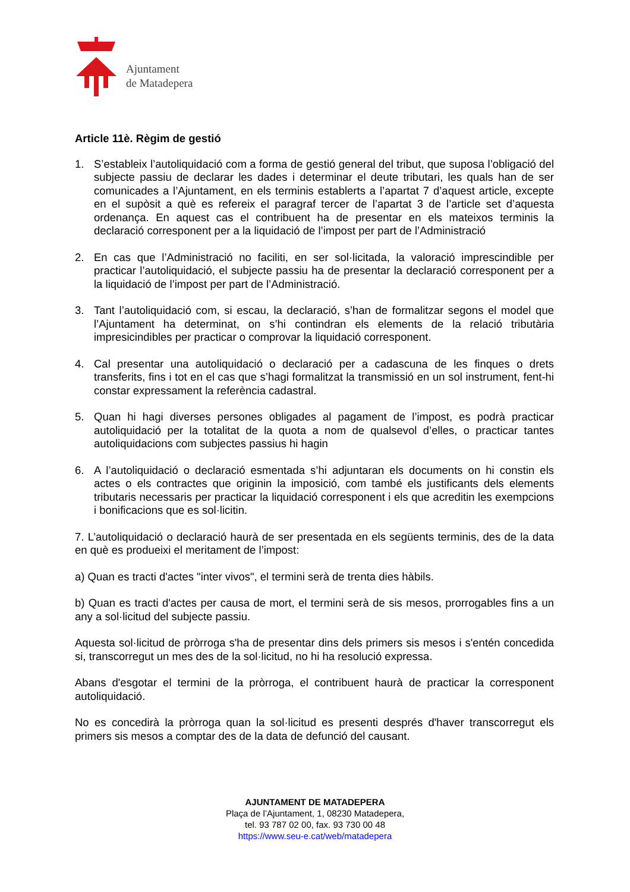Ajuntament
de Matadepera
Article 11è. Règim de gestió
1. S’estableix l’autoliquidació com a forma de gestió general del tribut, que suposa l’obligació del subjecte passiu de declarar les dades i determinar el deute tributari, les quals han de ser comunicades a l’Ajuntament, en els terminis establerts a l’apartat 7 d’aquest article, excepte en el supòsit a què es refereix el paragraf tercer de l’apartat 3 de l’article set d’aquesta ordenança. En aquest cas el contribuent ha de presentar en els mateixos terminis la declaració corresponent per a la liquidació de l’impost per part de l’Administració
2. En cas que l’Administració no faciliti, en ser sol·licitada, la valoració imprescindible per practicar l’autoliquidació, el subjecte passiu ha de presentar la declaració corresponent per a la liquidació de l’impost per part de l’Administració.
3. Tant l’autoliquidació com, si escau, la declaració, s’han de formalitzar segons el model que l’Ajuntament ha determinat, on s’hi contindran els elements de la relació tributària impresicindibles per practicar o comprovar la liquidació corresponent.
4. Cal presentar una autoliquidació o declaració per a cadascuna de les finques o drets transferits, fins i tot en el cas que s’hagi formalitzat la transmissió en un sol instrument, fent-hi constar expressament la referència cadastral.
5. Quan hi hagi diverses persones obligades al pagament de l’impost, es podrà practicar autoliquidació per la totalitat de la quota a nom de qualsevol d’elles, o practicar tantes autoliquidacions com subjectes passius hi hagin
6. A l’autoliquidació o declaració esmentada s’hi adjuntaran els documents on hi constin els actes o els contractes que originin la imposició, com també els justificants dels elements tributaris necessaris per practicar la liquidació corresponent i els que acreditin les exempcions i bonificacions que es sol·licitin.
7. L’autoliquidació o declaració haurà de ser presentada en els següents terminis, des de la data en què es produeixi el meritament de l’impost:
a) Quan es tracti d'actes "inter vivos", el termini serà de trenta dies hàbils.
b) Quan es tracti d'actes per causa de mort, el termini serà de sis mesos, prorrogables fins a un any a sol·licitud del subjecte passiu.
Aquesta sol·licitud de pròrroga s'ha de presentar dins dels primers sis mesos i s'entén concedida si, transcorregut un mes des de la sol·licitud, no hi ha resolució expressa.
Abans d'esgotar el termini de la pròrroga, el contribuent haurà de practicar la corresponent autoliquidació.
No es concedirà la pròrroga quan la sol·licitud es presenti després d'haver transcorregut els primers sis mesos a comptar des de la data de defunció del causant.
AJUNTAMENT DE MATADEPERA
Plaça de l’Ajuntament, 1, 08230 Matadepera,
tel. 93 787 02 00, fax. 93 730 00 48
https://www.seu-e.cat/web/matadepera